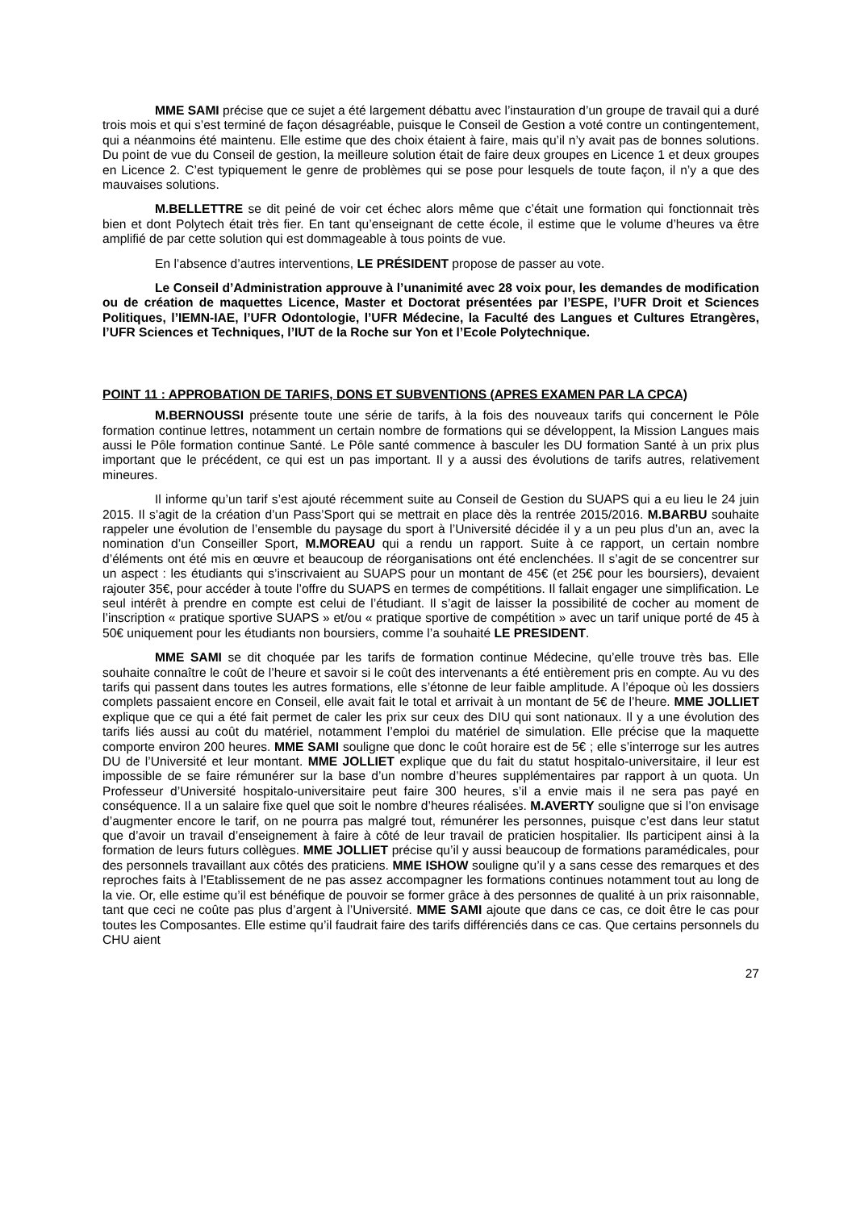MME SAMI précise que ce sujet a été largement débattu avec l’instauration d’un groupe de travail qui a duré trois mois et qui s’est terminé de façon désagréable, puisque le Conseil de Gestion a voté contre un contingentement, qui a néanmoins été maintenu. Elle estime que des choix étaient à faire, mais qu’il n’y avait pas de bonnes solutions. Du point de vue du Conseil de gestion, la meilleure solution était de faire deux groupes en Licence 1 et deux groupes en Licence 2. C’est typiquement le genre de problèmes qui se pose pour lesquels de toute façon, il n’y a que des mauvaises solutions.
M.BELLETTRE se dit peiné de voir cet échec alors même que c’était une formation qui fonctionnait très bien et dont Polytech était très fier. En tant qu’enseignant de cette école, il estime que le volume d’heures va être amplifié de par cette solution qui est dommageable à tous points de vue.
En l’absence d’autres interventions, LE PRÉSIDENT propose de passer au vote.
Le Conseil d’Administration approuve à l’unanimité avec 28 voix pour, les demandes de modification ou de création de maquettes Licence, Master et Doctorat présentées par l’ESPE, l’UFR Droit et Sciences Politiques, l’IEMN-IAE, l’UFR Odontologie, l’UFR Médecine, la Faculté des Langues et Cultures Etrangères, l’UFR Sciences et Techniques, l’IUT de la Roche sur Yon et l’Ecole Polytechnique.
POINT 11 : APPROBATION DE TARIFS, DONS ET SUBVENTIONS (APRES EXAMEN PAR LA CPCA)
M.BERNOUSSI présente toute une série de tarifs, à la fois des nouveaux tarifs qui concernent le Pôle formation continue lettres, notamment un certain nombre de formations qui se développent, la Mission Langues mais aussi le Pôle formation continue Santé. Le Pôle santé commence à basculer les DU formation Santé à un prix plus important que le précédent, ce qui est un pas important. Il y a aussi des évolutions de tarifs autres, relativement mineures.
Il informe qu’un tarif s’est ajouté récemment suite au Conseil de Gestion du SUAPS qui a eu lieu le 24 juin 2015. Il s’agit de la création d’un Pass’Sport qui se mettrait en place dès la rentrée 2015/2016. M.BARBU souhaite rappeler une évolution de l’ensemble du paysage du sport à l’Université décidée il y a un peu plus d’un an, avec la nomination d’un Conseiller Sport, M.MOREAU qui a rendu un rapport. Suite à ce rapport, un certain nombre d’éléments ont été mis en œuvre et beaucoup de réorganisations ont été enclenchées. Il s’agit de se concentrer sur un aspect : les étudiants qui s’inscrivaient au SUAPS pour un montant de 45€ (et 25€ pour les boursiers), devaient rajouter 35€, pour accéder à toute l’offre du SUAPS en termes de compétitions. Il fallait engager une simplification. Le seul intérêt à prendre en compte est celui de l’étudiant. Il s’agit de laisser la possibilité de cocher au moment de l’inscription « pratique sportive SUAPS » et/ou « pratique sportive de compétition » avec un tarif unique porté de 45 à 50€ uniquement pour les étudiants non boursiers, comme l’a souhaité LE PRESIDENT.
MME SAMI se dit choquée par les tarifs de formation continue Médecine, qu’elle trouve très bas. Elle souhaite connaître le coût de l’heure et savoir si le coût des intervenants a été entièrement pris en compte. Au vu des tarifs qui passent dans toutes les autres formations, elle s’étonne de leur faible amplitude. A l’époque où les dossiers complets passaient encore en Conseil, elle avait fait le total et arrivait à un montant de 5€ de l’heure. MME JOLLIET explique que ce qui a été fait permet de caler les prix sur ceux des DIU qui sont nationaux. Il y a une évolution des tarifs liés aussi au coût du matériel, notamment l’emploi du matériel de simulation. Elle précise que la maquette comporte environ 200 heures. MME SAMI souligne que donc le coût horaire est de 5€ ; elle s’interroge sur les autres DU de l’Université et leur montant. MME JOLLIET explique que du fait du statut hospitalo-universitaire, il leur est impossible de se faire rémunérer sur la base d’un nombre d’heures supplémentaires par rapport à un quota. Un Professeur d’Université hospitalo-universitaire peut faire 300 heures, s’il a envie mais il ne sera pas payé en conséquence. Il a un salaire fixe quel que soit le nombre d’heures réalisées. M.AVERTY souligne que si l’on envisage d’augmenter encore le tarif, on ne pourra pas malgré tout, rémunérer les personnes, puisque c’est dans leur statut que d’avoir un travail d’enseignement à faire à côté de leur travail de praticien hospitalier. Ils participent ainsi à la formation de leurs futurs collègues. MME JOLLIET précise qu’il y aussi beaucoup de formations paramédicales, pour des personnels travaillant aux côtés des praticiens. MME ISHOW souligne qu’il y a sans cesse des remarques et des reproches faits à l’Etablissement de ne pas assez accompagner les formations continues notamment tout au long de la vie. Or, elle estime qu’il est bénéfique de pouvoir se former grâce à des personnes de qualité à un prix raisonnable, tant que ceci ne coûte pas plus d’argent à l’Université. MME SAMI ajoute que dans ce cas, ce doit être le cas pour toutes les Composantes. Elle estime qu’il faudrait faire des tarifs différenciés dans ce cas. Que certains personnels du CHU aient
27